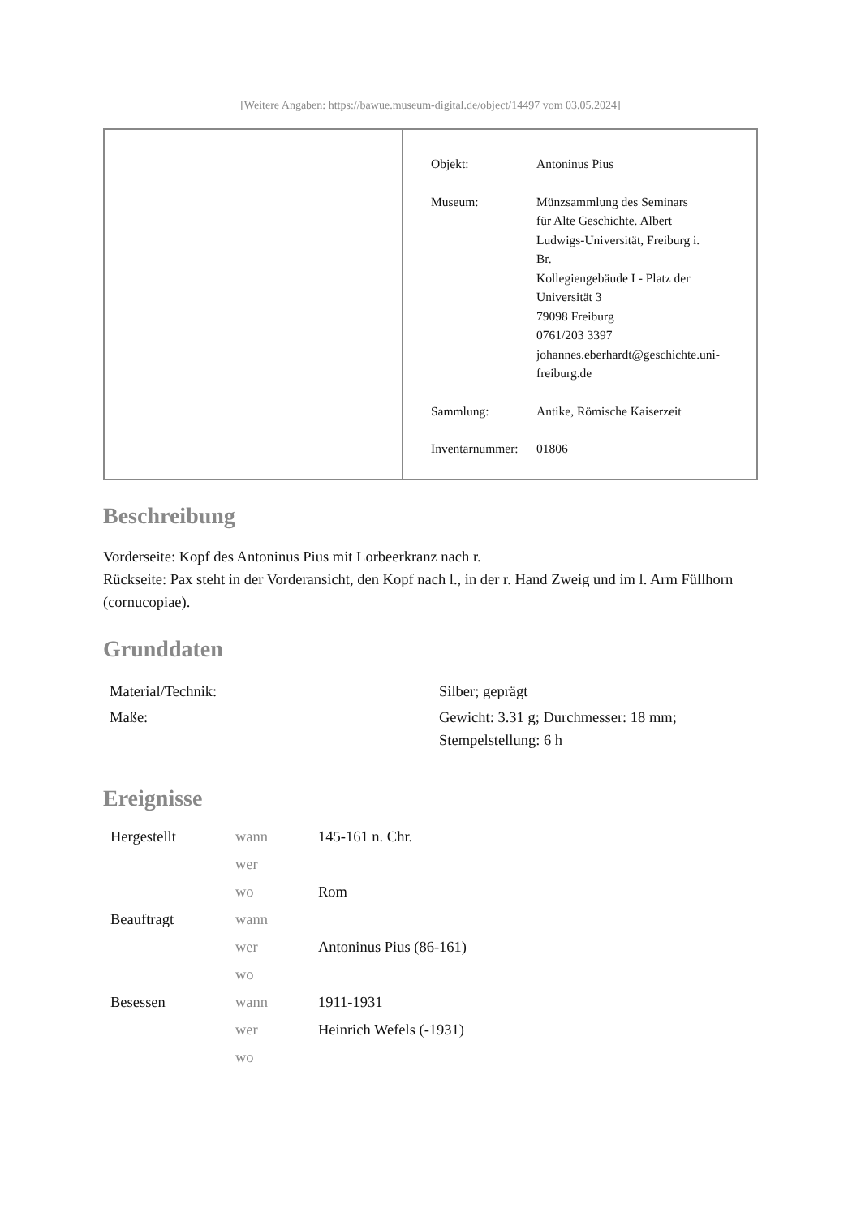[Weitere Angaben: https://bawue.museum-digital.de/object/14497 vom 03.05.2024]
| Objekt: | Antoninus Pius |
| Museum: | Münzsammlung des Seminars für Alte Geschichte. Albert Ludwigs-Universität, Freiburg i. Br. Kollegiengebäude I - Platz der Universität 3 79098 Freiburg 0761/203 3397 johannes.eberhardt@geschichte.uni- freiburg.de |
| Sammlung: | Antike, Römische Kaiserzeit |
| Inventarnummer: | 01806 |
Beschreibung
Vorderseite: Kopf des Antoninus Pius mit Lorbeerkranz nach r.
Rückseite: Pax steht in der Vorderansicht, den Kopf nach l., in der r. Hand Zweig und im l. Arm Füllhorn (cornucopiae).
Grunddaten
| Material/Technik: | Silber; geprägt |
| Maße: | Gewicht: 3.31 g; Durchmesser: 18 mm; Stempelstellung: 6 h |
Ereignisse
| Hergestellt | wann | 145-161 n. Chr. |
| | wer | |
| | wo | Rom |
| Beauftragt | wann | |
| | wer | Antoninus Pius (86-161) |
| | wo | |
| Besessen | wann | 1911-1931 |
| | wer | Heinrich Wefels (-1931) |
| | wo | |